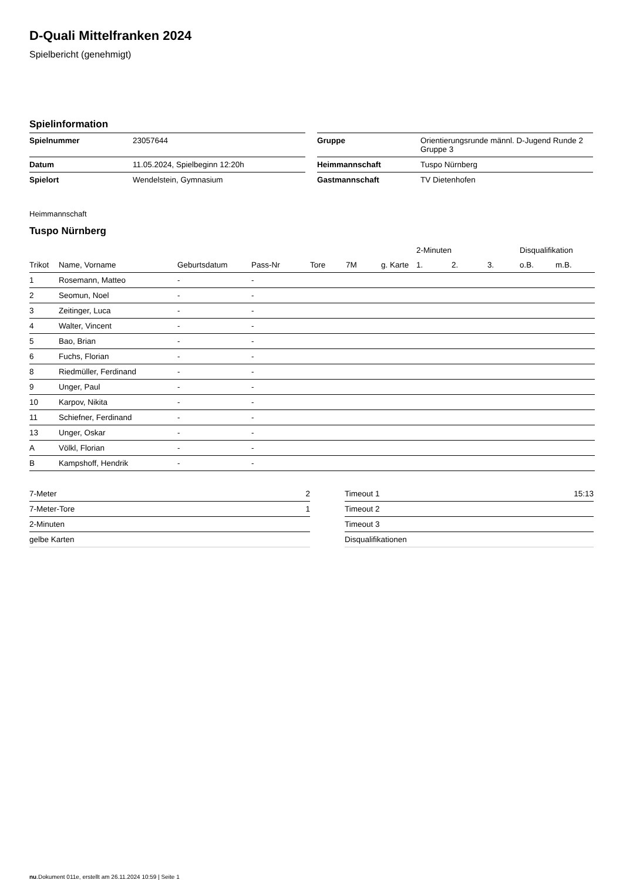D-Quali Mittelfranken 2024
Spielbericht (genehmigt)
Spielinformation
| Spielnummer | 23057644 |
| Datum | 11.05.2024, Spielbeginn 12:20h |
| Spielort | Wendelstein, Gymnasium |
| Gruppe | Orientierungsrunde männl. D-Jugend Runde 2 Gruppe 3 |
| Heimmannschaft | Tuspo Nürnberg |
| Gastmannschaft | TV Dietenhofen |
Heimmannschaft
Tuspo Nürnberg
| | | | | | | | 2-Minuten | | | Disqualifikation | |
| --- | --- | --- | --- | --- | --- | --- | --- | --- | --- | --- | --- |
| Trikot | Name, Vorname | Geburtsdatum | Pass-Nr | Tore | 7M | g. Karte | 1. | 2. | 3. | o.B. | m.B. |
| 1 | Rosemann, Matteo | - | - | | | | | | | | |
| 2 | Seomun, Noel | - | - | | | | | | | | |
| 3 | Zeitinger, Luca | - | - | | | | | | | | |
| 4 | Walter, Vincent | - | - | | | | | | | | |
| 5 | Bao, Brian | - | - | | | | | | | | |
| 6 | Fuchs, Florian | - | - | | | | | | | | |
| 8 | Riedmüller, Ferdinand | - | - | | | | | | | | |
| 9 | Unger, Paul | - | - | | | | | | | | |
| 10 | Karpov, Nikita | - | - | | | | | | | | |
| 11 | Schiefner, Ferdinand | - | - | | | | | | | | |
| 13 | Unger, Oskar | - | - | | | | | | | | |
| A | Völkl, Florian | - | - | | | | | | | | |
| B | Kampshoff, Hendrik | - | - | | | | | | | | |
| 7-Meter | 2 |
| 7-Meter-Tore | 1 |
| 2-Minuten | |
| gelbe Karten | |
| Timeout 1 | 15:13 |
| Timeout 2 | |
| Timeout 3 | |
| Disqualifikationen | |
nu.Dokument 011e, erstellt am 26.11.2024 10:59 | Seite 1